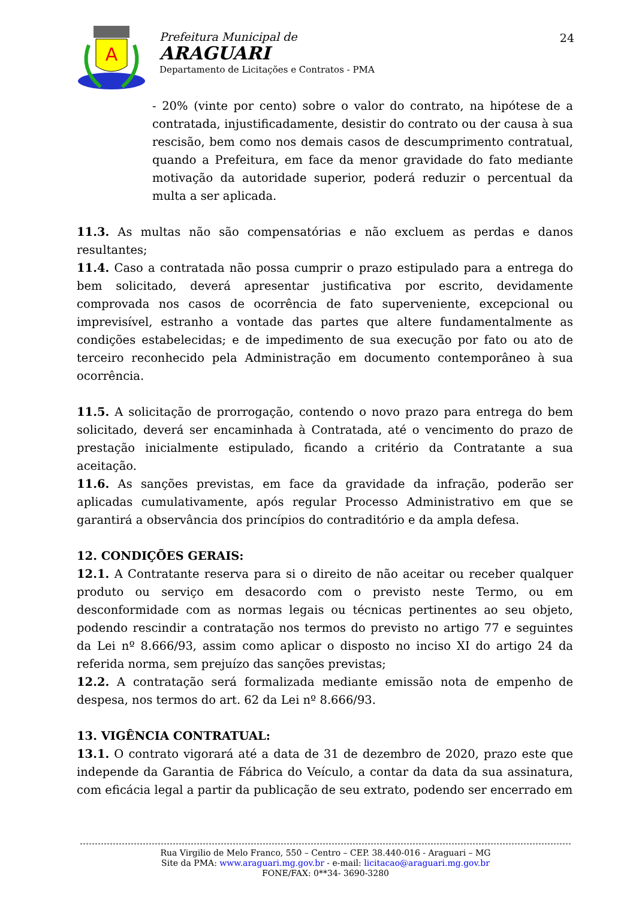A
Prefeitura Municipal de
ARAGUARI
Departamento de Licitações e Contratos - PMA
24
- 20% (vinte por cento) sobre o valor do contrato, na hipótese de a contratada, injustificadamente, desistir do contrato ou der causa à sua rescisão, bem como nos demais casos de descumprimento contratual, quando a Prefeitura, em face da menor gravidade do fato mediante motivação da autoridade superior, poderá reduzir o percentual da multa a ser aplicada.
11.3. As multas não são compensatórias e não excluem as perdas e danos resultantes;
11.4. Caso a contratada não possa cumprir o prazo estipulado para a entrega do bem solicitado, deverá apresentar justificativa por escrito, devidamente comprovada nos casos de ocorrência de fato superveniente, excepcional ou imprevisível, estranho a vontade das partes que altere fundamentalmente as condições estabelecidas; e de impedimento de sua execução por fato ou ato de terceiro reconhecido pela Administração em documento contemporâneo à sua ocorrência.
11.5. A solicitação de prorrogação, contendo o novo prazo para entrega do bem solicitado, deverá ser encaminhada à Contratada, até o vencimento do prazo de prestação inicialmente estipulado, ficando a critério da Contratante a sua aceitação.
11.6. As sanções previstas, em face da gravidade da infração, poderão ser aplicadas cumulativamente, após regular Processo Administrativo em que se garantirá a observância dos princípios do contraditório e da ampla defesa.
12. CONDIÇÕES GERAIS:
12.1. A Contratante reserva para si o direito de não aceitar ou receber qualquer produto ou serviço em desacordo com o previsto neste Termo, ou em desconformidade com as normas legais ou técnicas pertinentes ao seu objeto, podendo rescindir a contratação nos termos do previsto no artigo 77 e seguintes da Lei nº 8.666/93, assim como aplicar o disposto no inciso XI do artigo 24 da referida norma, sem prejuízo das sanções previstas;
12.2. A contratação será formalizada mediante emissão nota de empenho de despesa, nos termos do art. 62 da Lei nº 8.666/93.
13. VIGÊNCIA CONTRATUAL:
13.1. O contrato vigorará até a data de 31 de dezembro de 2020, prazo este que independe da Garantia de Fábrica do Veículo, a contar da data da sua assinatura, com eficácia legal a partir da publicação de seu extrato, podendo ser encerrado em
Rua Virgilio de Melo Franco, 550 – Centro – CEP. 38.440-016 - Araguari – MG
Site da PMA: www.araguari.mg.gov.br - e-mail: licitacao@araguari.mg.gov.br
FONE/FAX: 0**34- 3690-3280